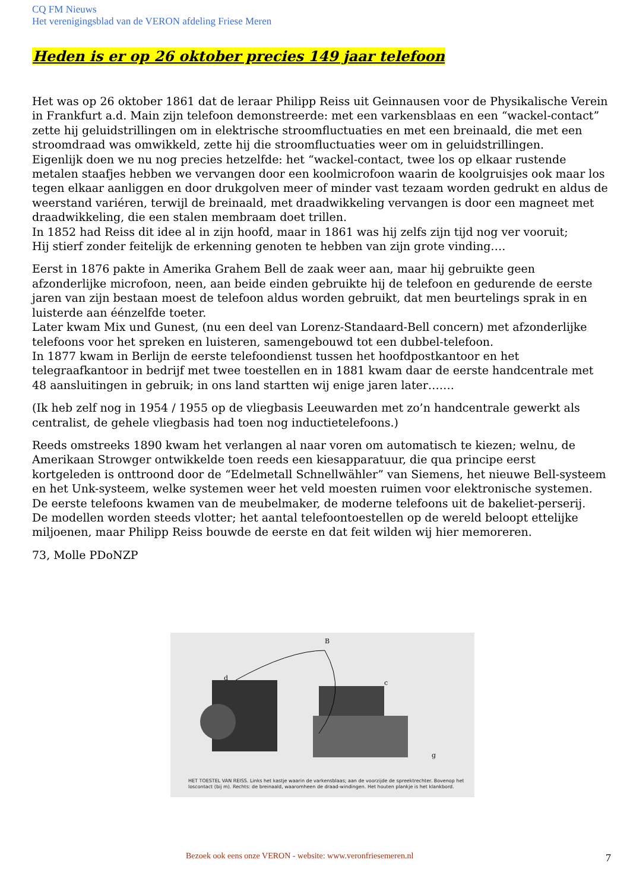CQ FM Nieuws
Het verenigingsblad van de VERON afdeling Friese Meren
Heden is er op 26 oktober precies 149 jaar telefoon
Het was op 26 oktober 1861 dat de leraar Philipp Reiss uit Geinnausen voor de Physikalische Verein in Frankfurt a.d. Main zijn telefoon demonstreerde: met een varkensblaas en een “wackel-contact” zette hij geluidstrillingen om in elektrische stroomfluctuaties en met een breinaald, die met een stroomdraad was omwikkeld, zette hij die stroomfluctuaties weer om in geluidstrillingen.
Eigenlijk doen we nu nog precies hetzelfde: het “wackel-contact, twee los op elkaar rustende metalen staafjes hebben we vervangen door een koolmicrofoon waarin de koolgruisjes ook maar los tegen elkaar aanliggen en door drukgolven meer of minder vast tezaam worden gedrukt en aldus de weerstand variéren, terwijl de breinaald, met draadwikkeling vervangen is door een magneet met draadwikkeling, die een stalen membraam doet trillen.
In 1852 had Reiss dit idee al in zijn hoofd, maar in 1861 was hij zelfs zijn tijd nog ver vooruit;
Hij stierf zonder feitelijk de erkenning genoten te hebben van zijn grote vinding….
Eerst in 1876 pakte in Amerika Grahem Bell de zaak weer aan, maar hij gebruikte geen afzonderlijke microfoon, neen, aan beide einden gebruikte hij de telefoon en gedurende de eerste jaren van zijn bestaan moest de telefoon aldus worden gebruikt, dat men beurtelings sprak in en luisterde aan éénzelfde toeter.
Later kwam Mix und Gunest, (nu een deel van Lorenz-Standaard-Bell concern) met afzonderlijke telefoons voor het spreken en luisteren, samengebouwd tot een dubbel-telefoon.
In 1877 kwam in Berlijn de eerste telefoondienst tussen het hoofdpostkantoor en het telegraafkantoor in bedrijf met twee toestellen en in 1881 kwam daar de eerste handcentrale met 48 aansluitingen in gebruik; in ons land startten wij enige jaren later…….
(Ik heb zelf nog in 1954 / 1955 op de vliegbasis Leeuwarden met zo’n handcentrale gewerkt als centralist, de gehele vliegbasis had toen nog inductietelefoons.)
Reeds omstreeks 1890 kwam het verlangen al naar voren om automatisch te kiezen; welnu, de Amerikaan Strowger ontwikkelde toen reeds een kiesapparatuur, die qua principe eerst kortgeleden is onttroond door de “Edelmetall Schnellwähler” van Siemens, het nieuwe Bell-systeem en het Unk-systeem, welke systemen weer het veld moesten ruimen voor elektronische systemen.
De eerste telefoons kwamen van de meubelmaker, de moderne telefoons uit de bakeliet-perserij.
De modellen worden steeds vlotter; het aantal telefoontoestellen op de wereld beloopt ettelijke miljoenen, maar Philipp Reiss bouwde de eerste en dat feit wilden wij hier memoreren.
73, Molle PDoNZP
B
c
d
g
HET TOESTEL VAN REISS. Links het kastje waarin de varkensblaas; aan de voorzijde de spreektrechter. Bovenop het loscontact (bij m). Rechts: de breinaald, waaromheen de draad-windingen. Het houten plankje is het klankbord.
Bezoek ook eens onze VERON - website: www.veronfriesemeren.nl
7